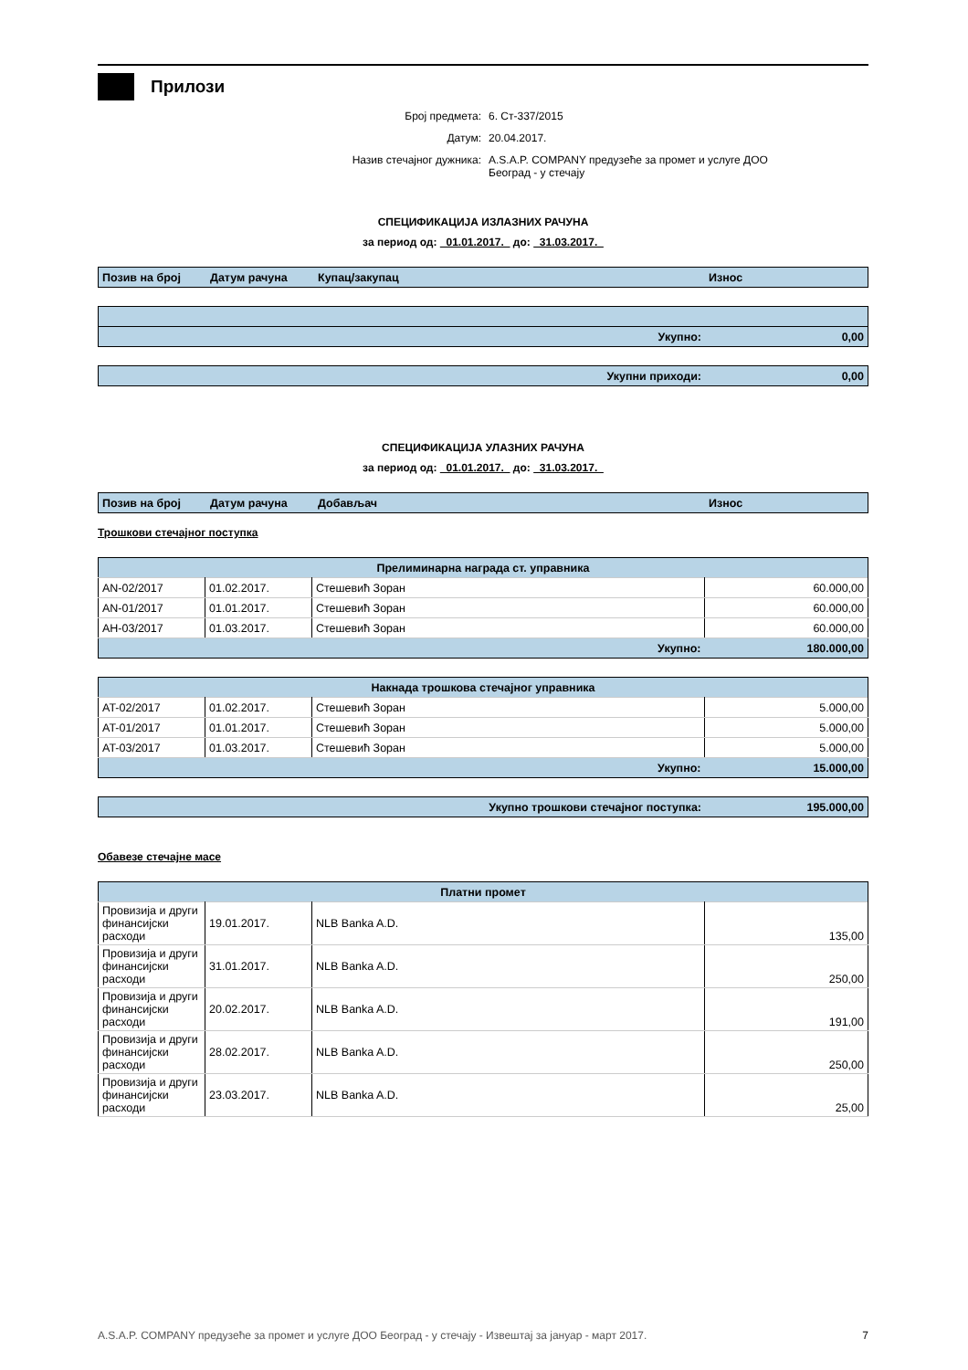Прилози
Број предмета: 6. Ст-337/2015
Датум: 20.04.2017.
Назив стечајног дужника: A.S.A.P. COMPANY предузеће за промет и услуге ДОО
Београд - у стечају
СПЕЦИФИКАЦИЈА ИЗЛАЗНИХ РАЧУНА
за период од: 01.01.2017. до: 31.03.2017.
| Позив на број | Датум рачуна | Купац/закупац | Износ |
| --- | --- | --- | --- |
| Укупно: | 0,00 |
| Укупни приходи: | 0,00 |
СПЕЦИФИКАЦИЈА УЛАЗНИХ РАЧУНА
за период од: 01.01.2017. до: 31.03.2017.
| Позив на број | Датум рачуна | Добављач | Износ |
| --- | --- | --- | --- |
Трошкови стечајног поступка
| Прелиминарна награда ст. управника | | | |
| --- | --- | --- | --- |
| AN-02/2017 | 01.02.2017. | Стешевић Зоран | 60.000,00 |
| AN-01/2017 | 01.01.2017. | Стешевић Зоран | 60.000,00 |
| AН-03/2017 | 01.03.2017. | Стешевић Зоран | 60.000,00 |
| Укупно: | | | 180.000,00 |
| Накнада трошкова стечајног управника | | | |
| --- | --- | --- | --- |
| AT-02/2017 | 01.02.2017. | Стешевић Зоран | 5.000,00 |
| AT-01/2017 | 01.01.2017. | Стешевић Зоран | 5.000,00 |
| AT-03/2017 | 01.03.2017. | Стешевић Зоран | 5.000,00 |
| Укупно: | | | 15.000,00 |
| Укупно трошкови стечајног поступка: | 195.000,00 |
Обавезе стечајне масе
| Платни промет | | | |
| --- | --- | --- | --- |
| Провизија и други финансијски расходи | 19.01.2017. | NLB Banka A.D. | 135,00 |
| Провизија и други финансијски расходи | 31.01.2017. | NLB Banka A.D. | 250,00 |
| Провизија и други финансијски расходи | 20.02.2017. | NLB Banka A.D. | 191,00 |
| Провизија и други финансијски расходи | 28.02.2017. | NLB Banka A.D. | 250,00 |
| Провизија и други финансијски расходи | 23.03.2017. | NLB Banka A.D. | 25,00 |
A.S.A.P. COMPANY предузеће за промет и услуге ДОО Београд - у стечају - Извештај за јануар - март 2017. 7